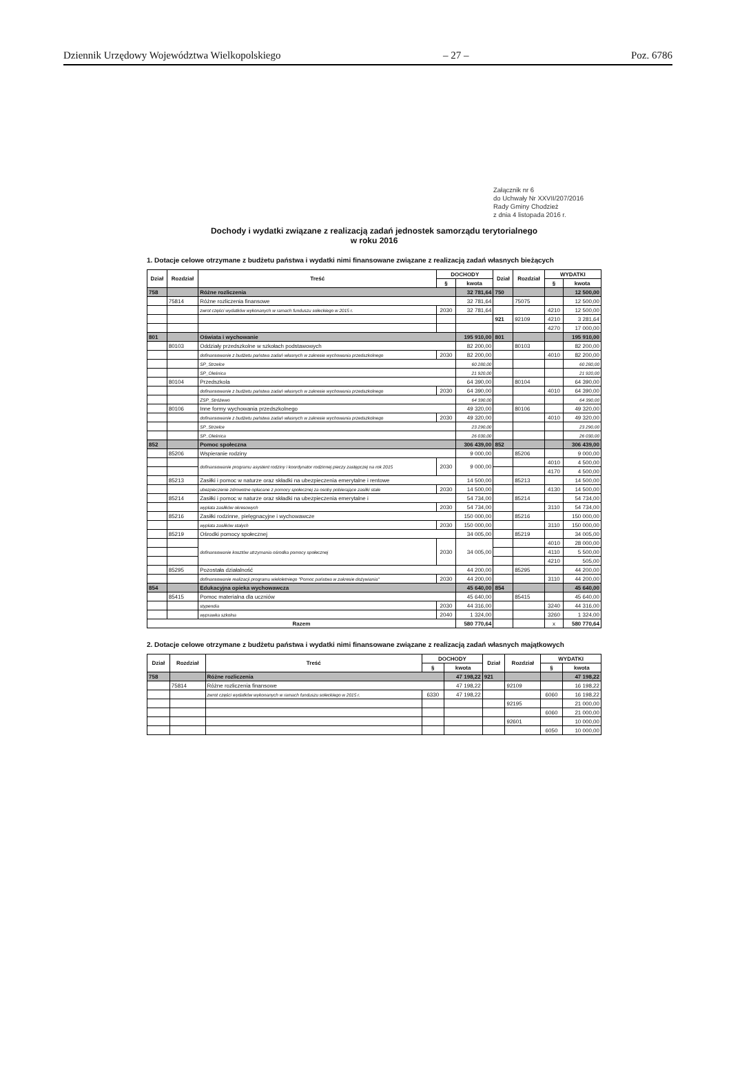Dziennik Urzędowy Województwa Wielkopolskiego – 27 – Poz. 6786
Załącznik nr 6
do Uchwały Nr XXVII/207/2016
Rady Gminy Chodzież
z dnia 4 listopada 2016 r.
Dochody i wydatki związane z realizacją zadań jednostek samorządu terytorialnego
w roku 2016
1. Dotacje celowe otrzymane z budżetu państwa i wydatki nimi finansowane związane z realizacją zadań własnych bieżących
| Dział | Rozdział | Treść | DOCHODY | | Dział | Rozdział | WYDATKI | |
| --- | --- | --- | --- | --- | --- | --- | --- | --- |
| | | | § | kwota | | | § | kwota |
| 758 | | Różne rozliczenia | | 32 781,64 | 750 | | | 12 500,00 |
| | 75814 | Różne rozliczenia finansowe | | 32 781,64 | | 75075 | | 12 500,00 |
| | | zwrot części wydatków wykonanych w ramach funduszu sołeckiego w 2015 r. | 2030 | 32 781,64 | | | 4210 | 12 500,00 |
| | | | | | 921 | 92109 | 4210 | 3 281,64 |
| | | | | | | | 4270 | 17 000,00 |
| 801 | | Oświata i wychowanie | | 195 910,00 | 801 | | | 195 910,00 |
| | 80103 | Oddziały przedszkolne w szkołach podstawowych | | 82 200,00 | | 80103 | | 82 200,00 |
| | | dofinansowanie z budżetu państwa zadań własnych w zakresie wychowania przedszkolnego | 2030 | 82 200,00 | | | 4010 | 82 200,00 |
| | | SP_Strzelce | | 60 280,00 | | | | 60 280,00 |
| | | SP_Oleśnica | | 21 920,00 | | | | 21 920,00 |
| | 80104 | Przedszkola | | 64 390,00 | | 80104 | | 64 390,00 |
| | | dofinansowanie z budżetu państwa zadań własnych w zakresie wychowania przedszkolnego | 2030 | 64 390,00 | | | 4010 | 64 390,00 |
| | | ZSP_Stróżewo | | 64 390,00 | | | | 64 390,00 |
| | 80106 | Inne formy wychowania przedszkolnego | | 49 320,00 | | 80106 | | 49 320,00 |
| | | dofinansowanie z budżetu państwa zadań własnych w zakresie wychowania przedszkolnego | 2030 | 49 320,00 | | | 4010 | 49 320,00 |
| | | SP_Strzelce | | 23 290,00 | | | | 23 290,00 |
| | | SP_Oleśnica | | 26 030,00 | | | | 26 030,00 |
| 852 | | Pomoc społeczna | | 306 439,00 | 852 | | | 306 439,00 |
| | 85206 | Wspieranie rodziny | | 9 000,00 | | 85206 | | 9 000,00 |
| | | dofinansowanie programu asystent rodziny i koordynator rodzinnej pieczy zastępczej na rok 2015 | 2030 | 9 000,00 | | | 4010 | 4 500,00 |
| | | | | | | | 4170 | 4 500,00 |
| | 85213 | Zasiłki i pomoc w naturze oraz składki na ubezpieczenia emerytalne i rentowe | | 14 500,00 | | 85213 | | 14 500,00 |
| | | ubezpieczenie zdrowotne opłacane z pomocy społecznej za osoby pobierające zasiłki stałe | 2030 | 14 500,00 | | | 4130 | 14 500,00 |
| | 85214 | Zasiłki i pomoc w naturze oraz składki na ubezpieczenia emerytalne i | | 54 734,00 | | 85214 | | 54 734,00 |
| | | wypłata zasiłków okresowych | 2030 | 54 734,00 | | | 3110 | 54 734,00 |
| | 85216 | Zasiłki rodzinne, pielęgnacyjne i wychowawcze | | 150 000,00 | | 85216 | | 150 000,00 |
| | | wypłata zasiłków stałych | 2030 | 150 000,00 | | | 3110 | 150 000,00 |
| | 85219 | Ośrodki pomocy społecznej | | 34 005,00 | | 85219 | | 34 005,00 |
| | | dofinansowanie kosztów utrzymania ośrodka pomocy społecznej | 2030 | 34 005,00 | | | 4010 | 28 000,00 |
| | | | | | | | 4110 | 5 500,00 |
| | | | | | | | 4210 | 505,00 |
| | 85295 | Pozostała działalność | | 44 200,00 | | 85295 | | 44 200,00 |
| | | dofinansowanie realizacji programu wieloletniego "Pomoc państwa w zakresie dożywiania" | 2030 | 44 200,00 | | | 3110 | 44 200,00 |
| 854 | | Edukacyjna opieka wychowawcza | | 45 640,00 | 854 | | | 45 640,00 |
| | 85415 | Pomoc materialna dla uczniów | | 45 640,00 | | 85415 | | 45 640,00 |
| | | stypendia | 2030 | 44 316,00 | | | 3240 | 44 316,00 |
| | | wyprawka szkolna | 2040 | 1 324,00 | | | 3260 | 1 324,00 |
| Razem | | | | 580 770,64 | | | x | 580 770,64 |
2. Dotacje celowe otrzymane z budżetu państwa i wydatki nimi finansowane związane z realizacją zadań własnych majątkowych
| Dział | Rozdział | Treść | DOCHODY | | Dział | Rozdział | WYDATKI | |
| --- | --- | --- | --- | --- | --- | --- | --- | --- |
| | | | § | kwota | | | § | kwota |
| 758 | | Różne rozliczenia | | 47 198,22 | 921 | | | 47 198,22 |
| | 75814 | Różne rozliczenia finansowe | | 47 198,22 | | 92109 | | 16 198,22 |
| | | zwrot części wydatków wykonanych w ramach funduszu sołeckiego w 2015 r. | 6330 | 47 198,22 | | | 6060 | 16 198,22 |
| | | | | | | 92195 | | 21 000,00 |
| | | | | | | | 6060 | 21 000,00 |
| | | | | | | 92601 | | 10 000,00 |
| | | | | | | | 6050 | 10 000,00 |